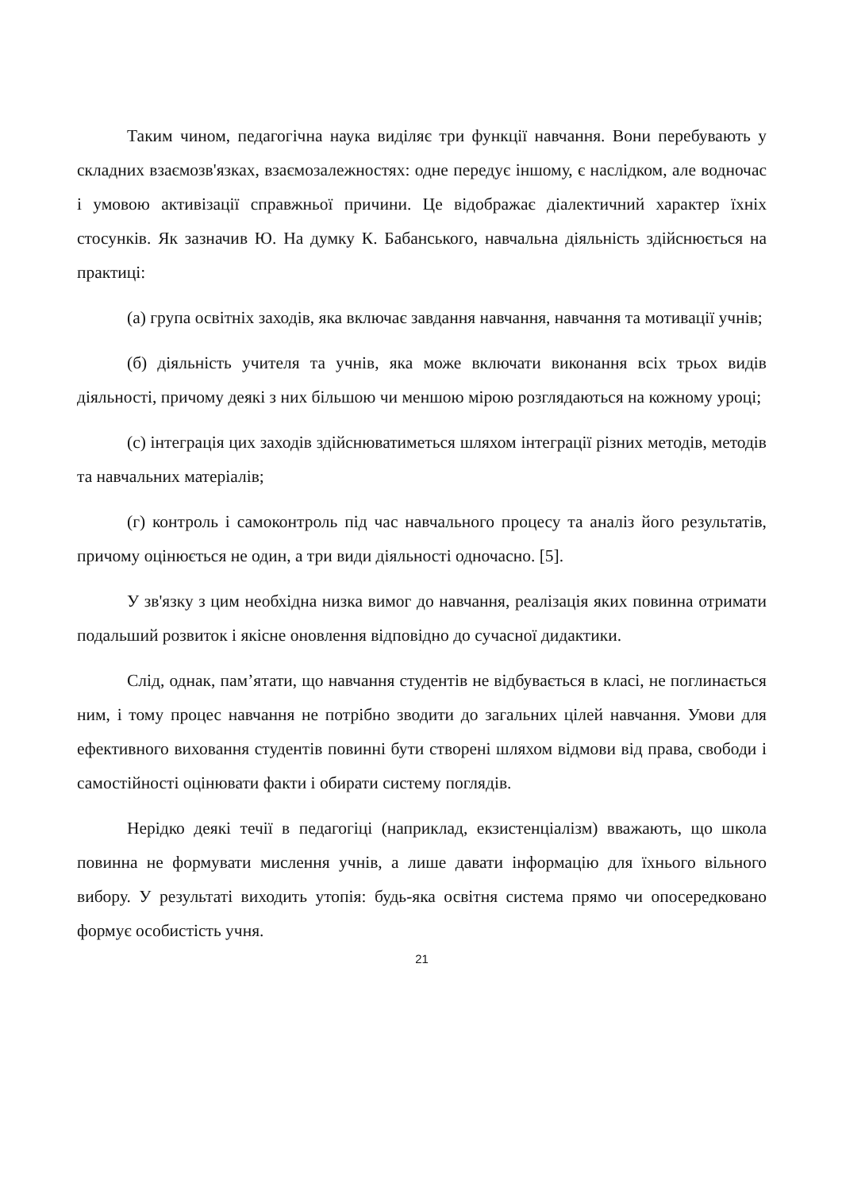Таким чином, педагогічна наука виділяє три функції навчання. Вони перебувають у складних взаємозв'язках, взаємозалежностях: одне передує іншому, є наслідком, але водночас і умовою активізації справжньої причини. Це відображає діалектичний характер їхніх стосунків. Як зазначив Ю. На думку К. Бабанського, навчальна діяльність здійснюється на практиці:
(а) група освітніх заходів, яка включає завдання навчання, навчання та мотивації учнів;
(б) діяльність учителя та учнів, яка може включати виконання всіх трьох видів діяльності, причому деякі з них більшою чи меншою мірою розглядаються на кожному уроці;
(с) інтеграція цих заходів здійснюватиметься шляхом інтеграції різних методів, методів та навчальних матеріалів;
(г) контроль і самоконтроль під час навчального процесу та аналіз його результатів, причому оцінюється не один, а три види діяльності одночасно. [5].
У зв'язку з цим необхідна низка вимог до навчання, реалізація яких повинна отримати подальший розвиток і якісне оновлення відповідно до сучасної дидактики.
Слід, однак, пам’ятати, що навчання студентів не відбувається в класі, не поглинається ним, і тому процес навчання не потрібно зводити до загальних цілей навчання. Умови для ефективного виховання студентів повинні бути створені шляхом відмови від права, свободи і самостійності оцінювати факти і обирати систему поглядів.
Нерідко деякі течії в педагогіці (наприклад, екзистенціалізм) вважають, що школа повинна не формувати мислення учнів, а лише давати інформацію для їхнього вільного вибору. У результаті виходить утопія: будь-яка освітня система прямо чи опосередковано формує особистість учня.
21